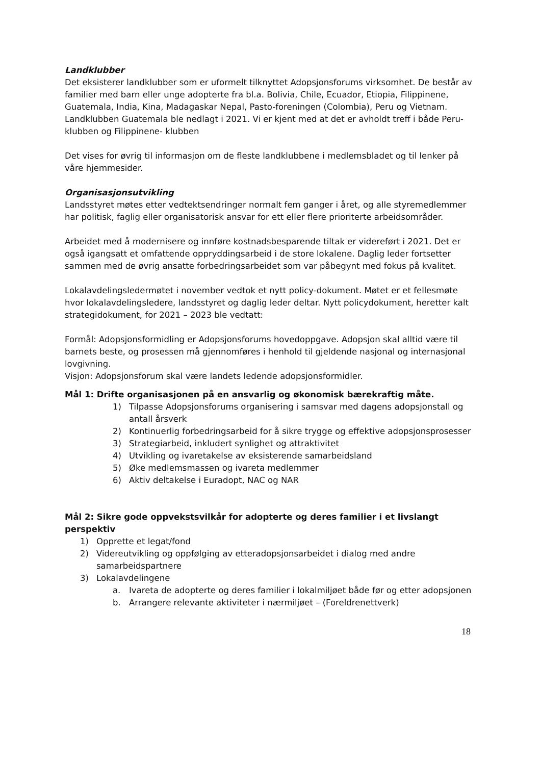Landklubber
Det eksisterer landklubber som er uformelt tilknyttet Adopsjonsforums virksomhet. De består av familier med barn eller unge adopterte fra bl.a. Bolivia, Chile, Ecuador, Etiopia, Filippinene, Guatemala, India, Kina, Madagaskar Nepal, Pasto-foreningen (Colombia), Peru og Vietnam.
Landklubben Guatemala ble nedlagt i 2021. Vi er kjent med at det er avholdt treff i både Peru-klubben og Filippinene- klubben
Det vises for øvrig til informasjon om de fleste landklubbene i medlemsbladet og til lenker på våre hjemmesider.
Organisasjonsutvikling
Landsstyret møtes etter vedtektsendringer normalt fem ganger i året, og alle styremedlemmer har politisk, faglig eller organisatorisk ansvar for ett eller flere prioriterte arbeidsområder.
Arbeidet med å modernisere og innføre kostnadsbesparende tiltak er videreført i 2021. Det er også igangsatt et omfattende oppryddingsarbeid i de store lokalene. Daglig leder fortsetter sammen med de øvrig ansatte forbedringsarbeidet som var påbegynt med fokus på kvalitet.
Lokalavdelingsledermøtet i november vedtok et nytt policy-dokument. Møtet er et fellesmøte hvor lokalavdelingsledere, landsstyret og daglig leder deltar. Nytt policydokument, heretter kalt strategidokument, for 2021 – 2023 ble vedtatt:
Formål: Adopsjonsformidling er Adopsjonsforums hovedoppgave. Adopsjon skal alltid være til barnets beste, og prosessen må gjennomføres i henhold til gjeldende nasjonal og internasjonal lovgivning.
Visjon: Adopsjonsforum skal være landets ledende adopsjonsformidler.
Mål 1: Drifte organisasjonen på en ansvarlig og økonomisk bærekraftig måte.
1) Tilpasse Adopsjonsforums organisering i samsvar med dagens adopsjonstall og antall årsverk
2) Kontinuerlig forbedringsarbeid for å sikre trygge og effektive adopsjonsprosesser
3) Strategiarbeid, inkludert synlighet og attraktivitet
4) Utvikling og ivaretakelse av eksisterende samarbeidsland
5) Øke medlemsmassen og ivareta medlemmer
6) Aktiv deltakelse i Euradopt, NAC og NAR
Mål 2: Sikre gode oppvekstsvilkår for adopterte og deres familier i et livslangt perspektiv
1) Opprette et legat/fond
2) Videreutvikling og oppfølging av etteradopsjonsarbeidet i dialog med andre samarbeidspartnere
3) Lokalavdelingene
a. Ivareta de adopterte og deres familier i lokalmiljøet både før og etter adopsjonen
b. Arrangere relevante aktiviteter i nærmiljøet – (Foreldrenettverk)
18